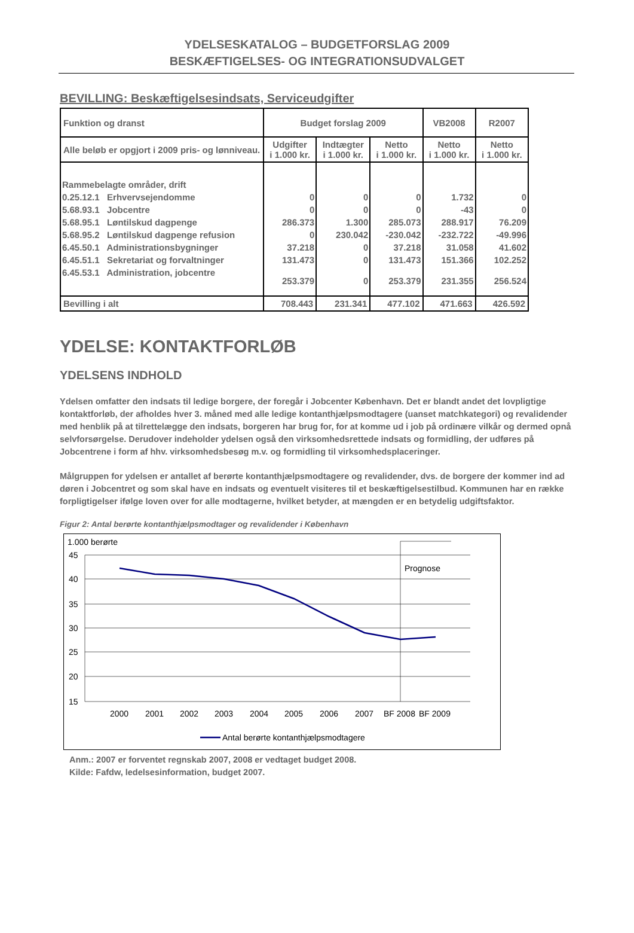YDELSESKATALOG – BUDGETFORSLAG 2009
BESKÆFTIGELSES- OG INTEGRATIONSUDVALGET
BEVILLING: Beskæftigelsesindsats, Serviceudgifter
| Funktion og dranst | Budget forslag 2009 | | | VB2008 | R2007 |
| Alle beløb er opgjort i 2009 pris- og lønniveau. | Udgifter i 1.000 kr. | Indtægter i 1.000 kr. | Netto i 1.000 kr. | Netto i 1.000 kr. | Netto i 1.000 kr. |
| Rammebelagte områder, drift | | | | | |
| 0.25.12.1 Erhvervsejendomme | 0 | 0 | 0 | 1.732 | 0 |
| 5.68.93.1 Jobcentre | 0 | 0 | 0 | -43 | 0 |
| 5.68.95.1 Løntilskud dagpenge | 286.373 | 1.300 | 285.073 | 288.917 | 76.209 |
| 5.68.95.2 Løntilskud dagpenge refusion | 0 | 230.042 | -230.042 | -232.722 | -49.996 |
| 6.45.50.1 Administrationsbygninger | 37.218 | 0 | 37.218 | 31.058 | 41.602 |
| 6.45.51.1 Sekretariat og forvaltninger | 131.473 | 0 | 131.473 | 151.366 | 102.252 |
| 6.45.53.1 Administration, jobcentre | 253.379 | 0 | 253.379 | 231.355 | 256.524 |
| Bevilling i alt | 708.443 | 231.341 | 477.102 | 471.663 | 426.592 |
YDELSE: KONTAKTFORLØB
YDELSENS INDHOLD
Ydelsen omfatter den indsats til ledige borgere, der foregår i Jobcenter København. Det er blandt andet det lovpligtige kontaktforløb, der afholdes hver 3. måned med alle ledige kontanthjælpsmodtagere (uanset matchkategori) og revalidender med henblik på at tilrettelægge den indsats, borgeren har brug for, for at komme ud i job på ordinære vilkår og dermed opnå selvforsørgelse. Derudover indeholder ydelsen også den virksomhedsrettede indsats og formidling, der udføres på Jobcentrene i form af hhv. virksomhedsbesøg m.v. og formidling til virksomhedsplaceringer.
Målgruppen for ydelsen er antallet af berørte kontanthjælpsmodtagere og revalidender, dvs. de borgere der kommer ind ad døren i Jobcentret og som skal have en indsats og eventuelt visiteres til et beskæftigelsestilbud. Kommunen har en række forpligtigelser ifølge loven over for alle modtagerne, hvilket betyder, at mængden er en betydelig udgiftsfaktor.
Figur 2: Antal berørte kontanthjælpsmodtager og revalidender i København
1.000 berørte
45
40
35
30
25
20
15
Prognose
2000
2001
2002
2003
2004
2005
2006
2007
BF 2008
BF 2009
Antal berørte kontanthjælpsmodtagere
Anm.: 2007 er forventet regnskab 2007, 2008 er vedtaget budget 2008.
Kilde: Fafdw, ledelsesinformation, budget 2007.